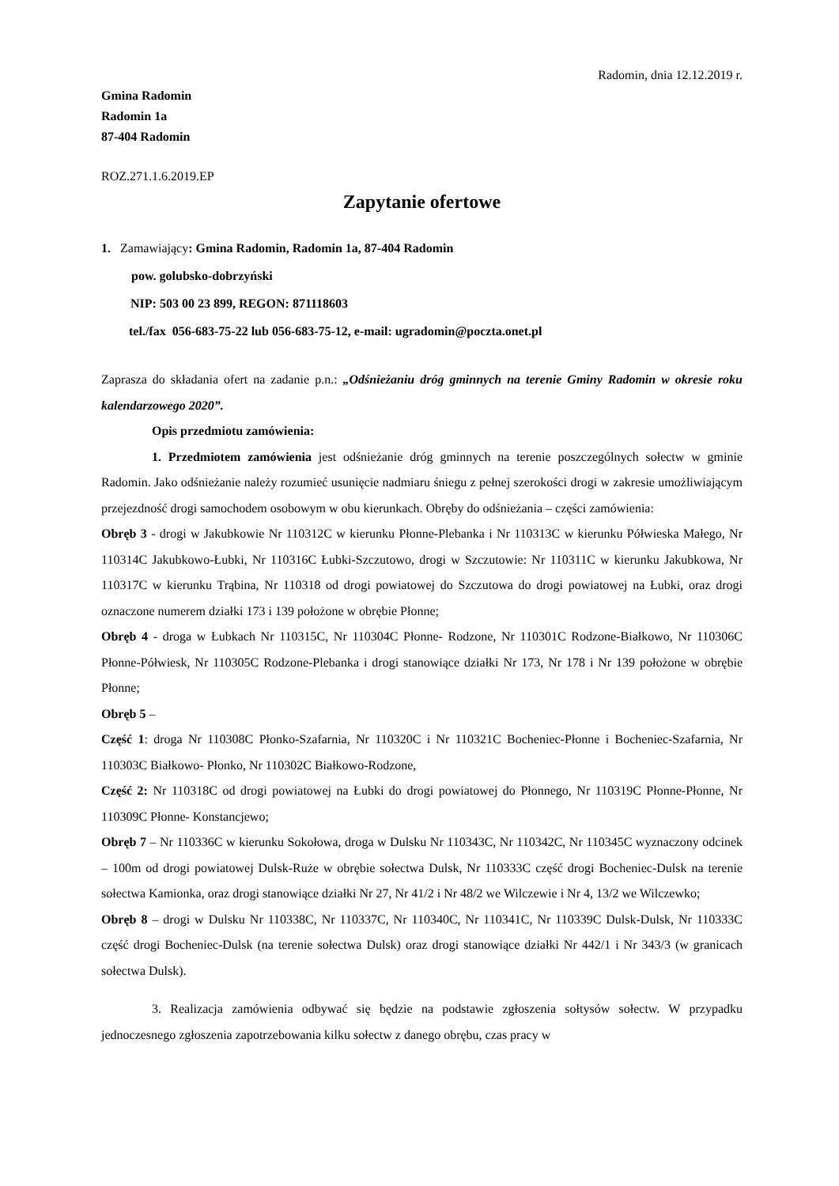Radomin, dnia 12.12.2019 r.
Gmina Radomin
Radomin 1a
87-404 Radomin
ROZ.271.1.6.2019.EP
Zapytanie ofertowe
1. Zamawiający: Gmina Radomin, Radomin 1a, 87-404 Radomin
pow. golubsko-dobrzyński
NIP: 503 00 23 899, REGON: 871118603
tel./fax 056-683-75-22 lub 056-683-75-12, e-mail: ugradomin@poczta.onet.pl
Zaprasza do składania ofert na zadanie p.n.: „Odśnieżaniu dróg gminnych na terenie Gminy Radomin w okresie roku kalendarzowego 2020”.
Opis przedmiotu zamówienia:
1. Przedmiotem zamówienia jest odśnieżanie dróg gminnych na terenie poszczególnych sołectw w gminie Radomin. Jako odśnieżanie należy rozumieć usunięcie nadmiaru śniegu z pełnej szerokości drogi w zakresie umożliwiającym przejezdność drogi samochodem osobowym w obu kierunkach. Obręby do odśnieżania – części zamówienia:
Obręb 3 - drogi w Jakubkowie Nr 110312C w kierunku Płonne-Plebanka i Nr 110313C w kierunku Półwieska Małego, Nr 110314C Jakubkowo-Łubki, Nr 110316C Łubki-Szczutowo, drogi w Szczutowie: Nr 110311C w kierunku Jakubkowa, Nr 110317C w kierunku Trąbina, Nr 110318 od drogi powiatowej do Szczutowa do drogi powiatowej na Łubki, oraz drogi oznaczone numerem działki 173 i 139 położone w obrębie Płonne;
Obręb 4 - droga w Łubkach Nr 110315C, Nr 110304C Płonne- Rodzone, Nr 110301C Rodzone-Białkowo, Nr 110306C Płonne-Półwiesk, Nr 110305C Rodzone-Plebanka i drogi stanowiące działki Nr 173, Nr 178 i Nr 139 położone w obrębie Płonne;
Obręb 5 –
Część 1: droga Nr 110308C Płonko-Szafarnia, Nr 110320C i Nr 110321C Bocheniec-Płonne i Bocheniec-Szafarnia, Nr 110303C Białkowo- Płonko, Nr 110302C Białkowo-Rodzone,
Część 2: Nr 110318C od drogi powiatowej na Łubki do drogi powiatowej do Płonnego, Nr 110319C Płonne-Płonne, Nr 110309C Płonne- Konstancjewo;
Obręb 7 – Nr 110336C w kierunku Sokołowa, droga w Dulsku Nr 110343C, Nr 110342C, Nr 110345C wyznaczony odcinek – 100m od drogi powiatowej Dulsk-Ruże w obrębie sołectwa Dulsk, Nr 110333C część drogi Bocheniec-Dulsk na terenie sołectwa Kamionka, oraz drogi stanowiące działki Nr 27, Nr 41/2 i Nr 48/2 we Wilczewie i Nr 4, 13/2 we Wilczewko;
Obręb 8 – drogi w Dulsku Nr 110338C, Nr 110337C, Nr 110340C, Nr 110341C, Nr 110339C Dulsk-Dulsk, Nr 110333C część drogi Bocheniec-Dulsk (na terenie sołectwa Dulsk) oraz drogi stanowiące działki Nr 442/1 i Nr 343/3 (w granicach sołectwa Dulsk).
3. Realizacja zamówienia odbywać się będzie na podstawie zgłoszenia sołtysów sołectw. W przypadku jednoczesnego zgłoszenia zapotrzebowania kilku sołectw z danego obrębu, czas pracy w